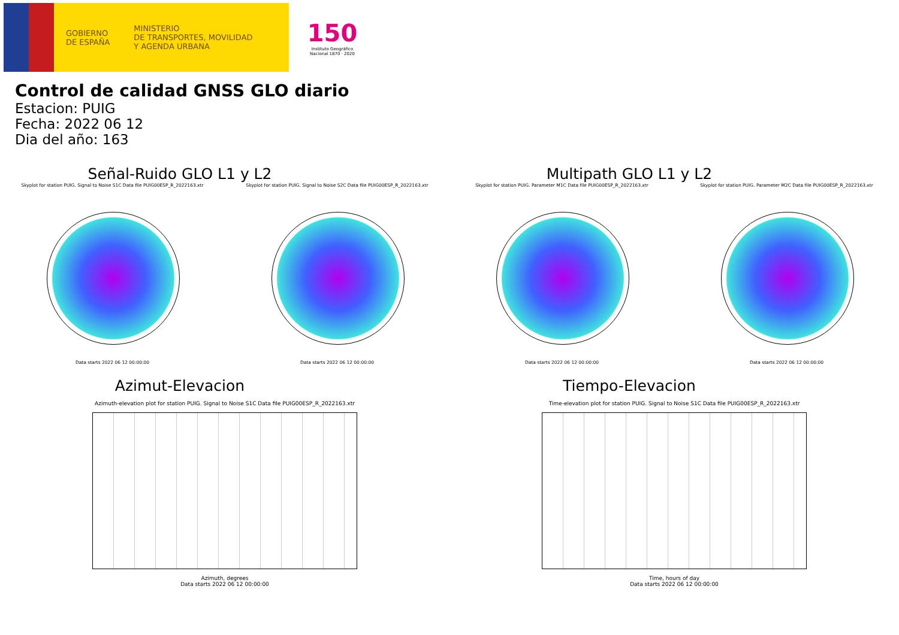GOBIERNO
DE ESPAÑA
MINISTERIO
DE TRANSPORTES, MOVILIDAD
Y AGENDA URBANA
150
Instituto Geográfico Nacional 1870 · 2020
Control de calidad GNSS GLO diario
Estacion: PUIG
Fecha: 2022 06 12
Dia del año: 163
Señal-Ruido GLO L1 y L2
Skyplot for station PUIG. Signal to Noise S1C Data file PUIG00ESP_R_2022163.xtr
Data starts 2022 06 12 00:00:00
Skyplot for station PUIG. Signal to Noise S2C Data file PUIG00ESP_R_2022163.xtr
Data starts 2022 06 12 00:00:00
Multipath GLO L1 y L2
Skyplot for station PUIG. Parameter M1C Data file PUIG00ESP_R_2022163.xtr
Data starts 2022 06 12 00:00:00
Skyplot for station PUIG. Parameter M2C Data file PUIG00ESP_R_2022163.xtr
Data starts 2022 06 12 00:00:00
Azimut-Elevacion
Azimuth-elevation plot for station PUIG. Signal to Noise S1C Data file PUIG00ESP_R_2022163.xtr
Azimuth, degrees
Data starts 2022 06 12 00:00:00
Tiempo-Elevacion
Time-elevation plot for station PUIG. Signal to Noise S1C Data file PUIG00ESP_R_2022163.xtr
Time, hours of day
Data starts 2022 06 12 00:00:00